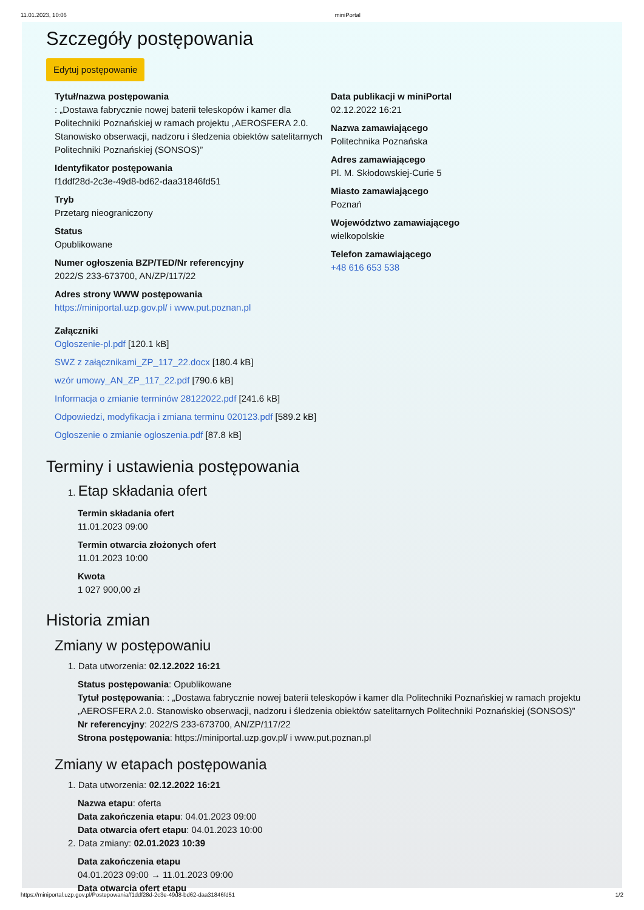11.01.2023, 10:06 miniPortal
Szczegóły postępowania
Edytuj postępowanie
Tytuł/nazwa postępowania
: „Dostawa fabrycznie nowej baterii teleskopów i kamer dla Politechniki Poznańskiej w ramach projektu „AEROSFERA 2.0. Stanowisko obserwacji, nadzoru i śledzenia obiektów satelitarnych Politechniki Poznańskiej (SONSOS)”
Identyfikator postępowania
f1ddf28d-2c3e-49d8-bd62-daa31846fd51
Tryb
Przetarg nieograniczony
Status
Opublikowane
Numer ogłoszenia BZP/TED/Nr referencyjny
2022/S 233-673700, AN/ZP/117/22
Adres strony WWW postępowania
https://miniportal.uzp.gov.pl/ i www.put.poznan.pl
Załączniki
Ogloszenie-pl.pdf [120.1 kB]
SWZ z załącznikami_ZP_117_22.docx [180.4 kB]
wzór umowy_AN_ZP_117_22.pdf [790.6 kB]
Informacja o zmianie terminów 28122022.pdf [241.6 kB]
Odpowiedzi, modyfikacja i zmiana terminu 020123.pdf [589.2 kB]
Ogloszenie o zmianie ogloszenia.pdf [87.8 kB]
Data publikacji w miniPortal
02.12.2022 16:21
Nazwa zamawiającego
Politechnika Poznańska
Adres zamawiającego
Pl. M. Skłodowskiej-Curie 5
Miasto zamawiającego
Poznań
Województwo zamawiającego
wielkopolskie
Telefon zamawiającego
+48 616 653 538
Terminy i ustawienia postępowania
1. Etap składania ofert
Termin składania ofert
11.01.2023 09:00
Termin otwarcia złożonych ofert
11.01.2023 10:00
Kwota
1 027 900,00 zł
Historia zmian
Zmiany w postępowaniu
1. Data utworzenia: 02.12.2022 16:21
Status postępowania: Opublikowane
Tytuł postępowania: : „Dostawa fabrycznie nowej baterii teleskopów i kamer dla Politechniki Poznańskiej w ramach projektu „AEROSFERA 2.0. Stanowisko obserwacji, nadzoru i śledzenia obiektów satelitarnych Politechniki Poznańskiej (SONSOS)”
Nr referencyjny: 2022/S 233-673700, AN/ZP/117/22
Strona postępowania: https://miniportal.uzp.gov.pl/ i www.put.poznan.pl
Zmiany w etapach postępowania
1. Data utworzenia: 02.12.2022 16:21
Nazwa etapu: oferta
Data zakończenia etapu: 04.01.2023 09:00
Data otwarcia ofert etapu: 04.01.2023 10:00
2. Data zmiany: 02.01.2023 10:39
Data zakończenia etapu
04.01.2023 09:00 → 11.01.2023 09:00
Data otwarcia ofert etapu
https://miniportal.uzp.gov.pl/Postepowania/f1ddf28d-2c3e-49d8-bd62-daa31846fd51 1/2